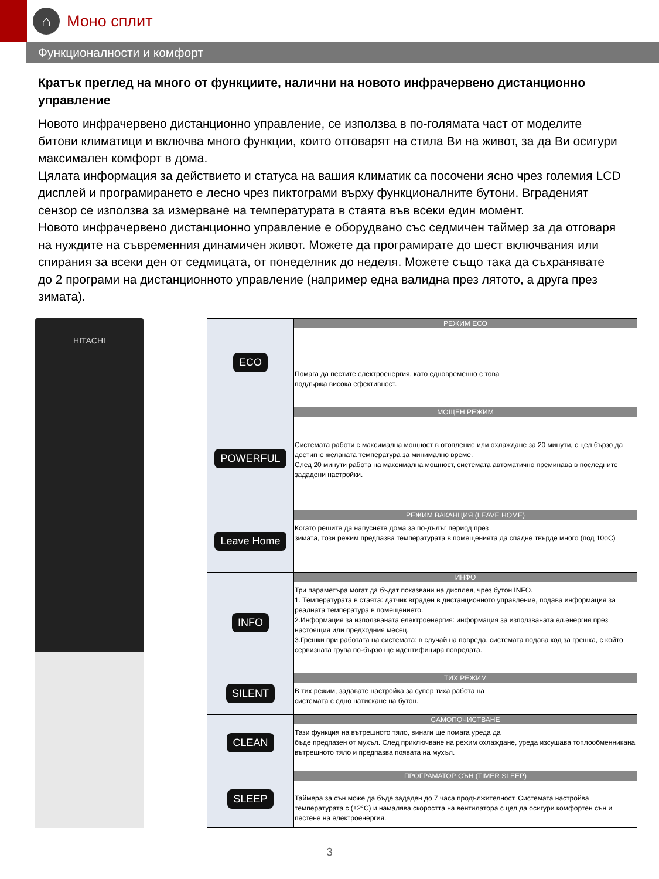⌂
Моно сплит
Функционалности и комфорт
Кратък преглед на много от функциите, налични на новото инфрачервено дистанционно управление
Новото инфрачервено дистанционно управление, се използва в по-голямата част от моделите битови климатици и включва много функции, които отговарят на стила Ви на живот, за да Ви осигури максимален комфорт в дома.
Цялата информация за действието и статуса на вашия климатик са посочени ясно чрез големия LCD дисплей и програмирането е лесно чрез пиктограми върху функционалните бутони. Вграденият сензор се използва за измерване на температурата в стаята във всеки един момент.
Новото инфрачервено дистанционно управление е оборудвано със седмичен таймер за да отговаря на нуждите на съвременния динамичен живот. Можете да програмирате до шест включвания или спирания за всеки ден от седмицата, от понеделник до неделя. Можете също така да съхранявате до 2 програми на дистанционното управление (например една валидна през лятото, а друга през зимата).
HITACHI
| ECO | РЕЖИМ ЕСО Помага да пестите електроенергия, като едновременно с това поддържа висока ефективност. |
| POWERFUL | МОЩЕН РЕЖИМ Системата работи с максимална мощност в отопление или охлаждане за 20 минути, с цел бързо да достигне желаната температура за минимално време. След 20 минути работа на максимална мощност, системата автоматично преминава в последните зададени настройки. |
| Leave Home | РЕЖИМ ВАКАНЦИЯ (LEAVE HOME) Когато решите да напуснете дома за по-дълъг период през зимата, този режим предпазва температурата в помещенията да спадне твърде много (под 10оС) |
| INFO | ИНФО Три параметъра могат да бъдат показвани на дисплея, чрез бутон INFO. 1. Температурата в стаята: датчик вграден в дистанционното управление, подава информация за реалната температура в помещението. 2.Информация за използваната електроенергия: информация за използваната ел.енергия през настоящия или предходния месец. 3.Грешки при работата на системата: в случай на повреда, системата подава код за грешка, с който сервизната група по-бързо ще идентифицира повредата. |
| SILENT | ТИХ РЕЖИМ В тих режим, задавате настройка за супер тиха работа на системата с едно натискане на бутон. |
| CLEAN | САМОПОЧИСТВАНЕ Тази функция на вътрешното тяло, винаги ще помага уреда да бъде предпазен от мухъл. След приключване на режим охлаждане, уреда изсушава топлообменникана вътрешното тяло и предпазва появата на мухъл. |
| SLEEP | ПРОГРАМАТОР СЪН (TIMER SLEEP) Таймера за сън може да бъде зададен до 7 часа продължителност. Системата настройва температурата с (±2°C) и намалява скоростта на вентилатора с цел да осигури комфортен сън и пестене на електроенергия. |
3